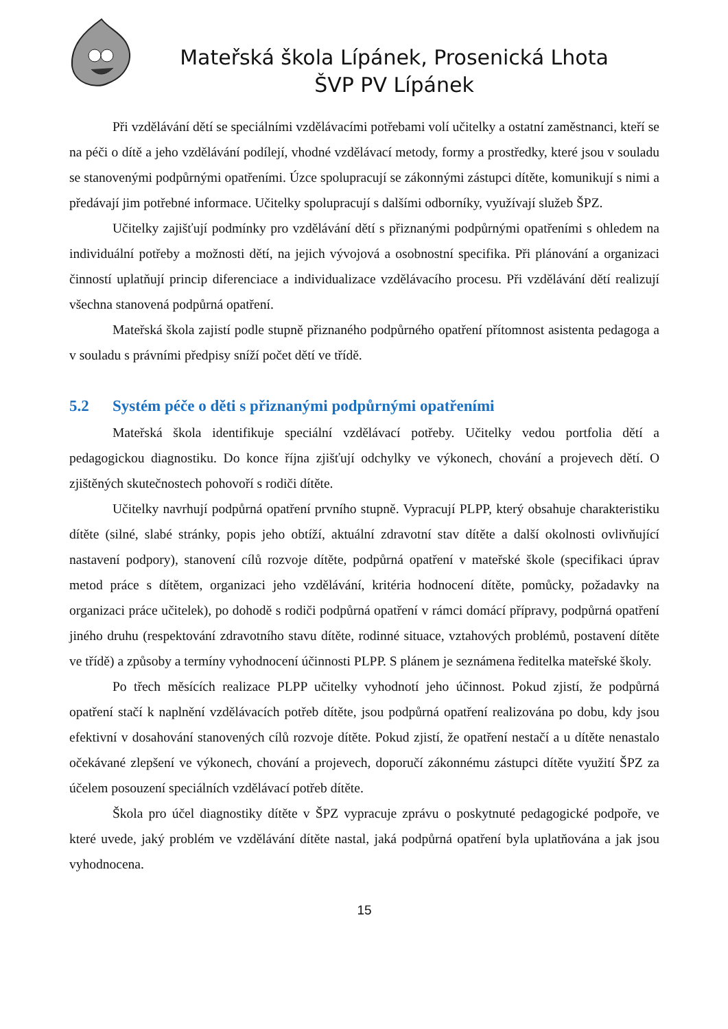Mateřská škola Lípánek, Prosenická Lhota
ŠVP PV Lípánek
Při vzdělávání dětí se speciálními vzdělávacími potřebami volí učitelky a ostatní zaměstnanci, kteří se na péči o dítě a jeho vzdělávání podílejí, vhodné vzdělávací metody, formy a prostředky, které jsou v souladu se stanovenými podpůrnými opatřeními. Úzce spolupracují se zákonnými zástupci dítěte, komunikují s nimi a předávají jim potřebné informace. Učitelky spolupracují s dalšími odborníky, využívají služeb ŠPZ.
Učitelky zajišťují podmínky pro vzdělávání dětí s přiznanými podpůrnými opatřeními s ohledem na individuální potřeby a možnosti dětí, na jejich vývojová a osobnostní specifika. Při plánování a organizaci činností uplatňují princip diferenciace a individualizace vzdělávacího procesu. Při vzdělávání dětí realizují všechna stanovená podpůrná opatření.
Mateřská škola zajistí podle stupně přiznaného podpůrného opatření přítomnost asistenta pedagoga a v souladu s právními předpisy sníží počet dětí ve třídě.
5.2 Systém péče o děti s přiznanými podpůrnými opatřeními
Mateřská škola identifikuje speciální vzdělávací potřeby. Učitelky vedou portfolia dětí a pedagogickou diagnostiku. Do konce října zjišťují odchylky ve výkonech, chování a projevech dětí. O zjištěných skutečnostech pohovoří s rodiči dítěte.
Učitelky navrhují podpůrná opatření prvního stupně. Vypracují PLPP, který obsahuje charakteristiku dítěte (silné, slabé stránky, popis jeho obtíží, aktuální zdravotní stav dítěte a další okolnosti ovlivňující nastavení podpory), stanovení cílů rozvoje dítěte, podpůrná opatření v mateřské škole (specifikaci úprav metod práce s dítětem, organizaci jeho vzdělávání, kritéria hodnocení dítěte, pomůcky, požadavky na organizaci práce učitelek), po dohodě s rodiči podpůrná opatření v rámci domácí přípravy, podpůrná opatření jiného druhu (respektování zdravotního stavu dítěte, rodinné situace, vztahových problémů, postavení dítěte ve třídě) a způsoby a termíny vyhodnocení účinnosti PLPP. S plánem je seznámena ředitelka mateřské školy.
Po třech měsících realizace PLPP učitelky vyhodnotí jeho účinnost. Pokud zjistí, že podpůrná opatření stačí k naplnění vzdělávacích potřeb dítěte, jsou podpůrná opatření realizována po dobu, kdy jsou efektivní v dosahování stanovených cílů rozvoje dítěte. Pokud zjistí, že opatření nestačí a u dítěte nenastalo očekávané zlepšení ve výkonech, chování a projevech, doporučí zákonnému zástupci dítěte využití ŠPZ za účelem posouzení speciálních vzdělávací potřeb dítěte.
Škola pro účel diagnostiky dítěte v ŠPZ vypracuje zprávu o poskytnuté pedagogické podpoře, ve které uvede, jaký problém ve vzdělávání dítěte nastal, jaká podpůrná opatření byla uplatňována a jak jsou vyhodnocena.
15